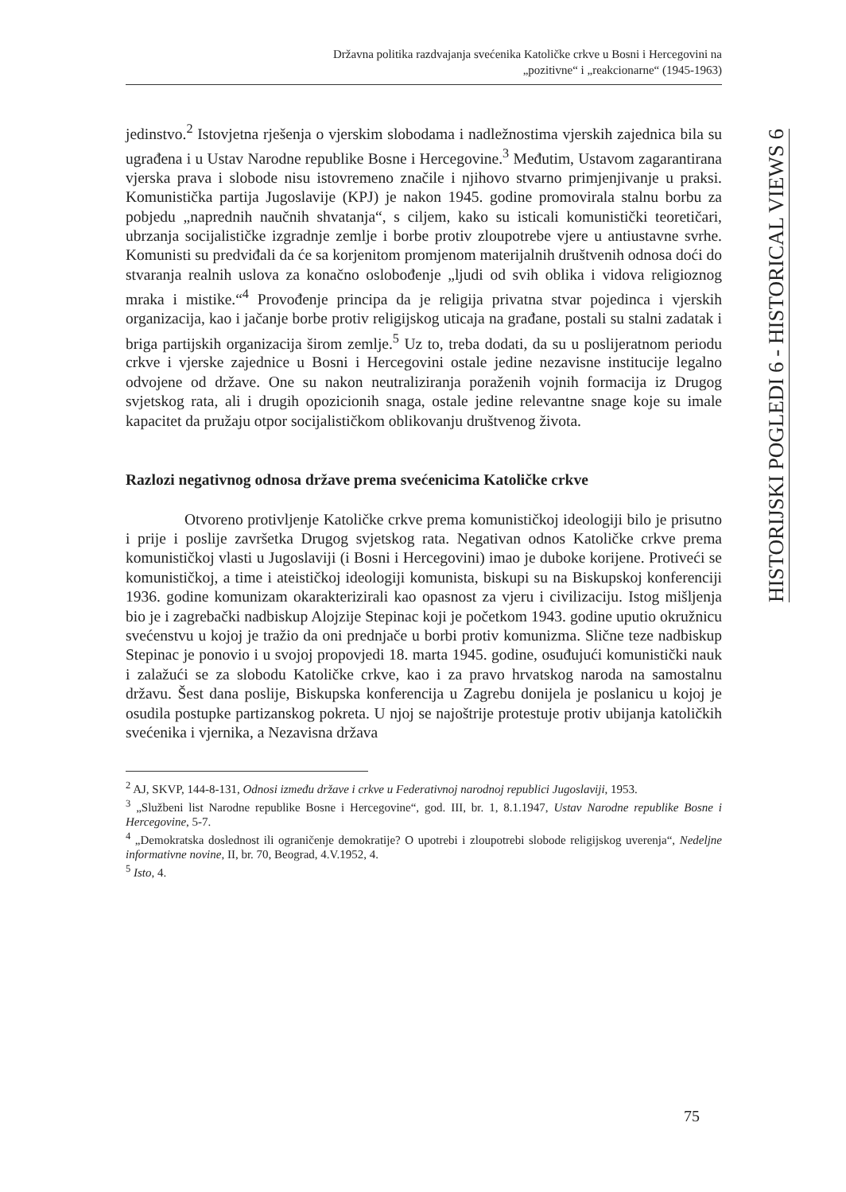Državna politika razdvajanja svećenika Katoličke crkve u Bosni i Hercegovini na
„pozitivne“ i „reakcionarne“ (1945-1963)
HISTORIJSKI POGLEDI 6 - HISTORICAL VIEWS 6
jedinstvo.<sup>2</sup> Istovjetna rješenja o vjerskim slobodama i nadležnostima vjerskih zajednica bila su ugrađena i u Ustav Narodne republike Bosne i Hercegovine.<sup>3</sup> Međutim, Ustavom zagarantirana vjerska prava i slobode nisu istovremeno značile i njihovo stvarno primjenjivanje u praksi. Komunistička partija Jugoslavije (KPJ) je nakon 1945. godine promovirala stalnu borbu za pobjedu „naprednih naučnih shvatanja“, s ciljem, kako su isticali komunistički teoretičari, ubrzanja socijalističke izgradnje zemlje i borbe protiv zloupotrebe vjere u antiustavne svrhe. Komunisti su predviđali da će sa korjenitom promjenom materijalnih društvenih odnosa doći do stvaranja realnih uslova za konačno oslobođenje „ljudi od svih oblika i vidova religioznog mraka i mistike.“<sup>4</sup> Provođenje principa da je religija privatna stvar pojedinca i vjerskih organizacija, kao i jačanje borbe protiv religijskog uticaja na građane, postali su stalni zadatak i briga partijskih organizacija širom zemlje.<sup>5</sup> Uz to, treba dodati, da su u poslijeratnom periodu crkve i vjerske zajednice u Bosni i Hercegovini ostale jedine nezavisne institucije legalno odvojene od države. One su nakon neutraliziranja poraženih vojnih formacija iz Drugog svjetskog rata, ali i drugih opozicionih snaga, ostale jedine relevantne snage koje su imale kapacitet da pružaju otpor socijalističkom oblikovanju društvenog života.
Razlozi negativnog odnosa države prema svećenicima Katoličke crkve
Otvoreno protivljenje Katoličke crkve prema komunističkoj ideologiji bilo je prisutno i prije i poslije završetka Drugog svjetskog rata. Negativan odnos Katoličke crkve prema komunističkoj vlasti u Jugoslaviji (i Bosni i Hercegovini) imao je duboke korijene. Protiveći se komunističkoj, a time i ateističkoj ideologiji komunista, biskupi su na Biskupskoj konferenciji 1936. godine komunizam okarakterizirali kao opasnost za vjeru i civilizaciju. Istog mišljenja bio je i zagrebački nadbiskup Alojzije Stepinac koji je početkom 1943. godine uputio okružnicu svećenstvu u kojoj je tražio da oni prednjače u borbi protiv komunizma. Slične teze nadbiskup Stepinac je ponovio i u svojoj propovjedi 18. marta 1945. godine, osuđujući komunistički nauk i zalažući se za slobodu Katoličke crkve, kao i za pravo hrvatskog naroda na samostalnu državu. Šest dana poslije, Biskupska konferencija u Zagrebu donijela je poslanicu u kojoj je osudila postupke partizanskog pokreta. U njoj se najoštrije protestuje protiv ubijanja katoličkih svećenika i vjernika, a Nezavisna država
<sup>2</sup> AJ, SKVP, 144-8-131, Odnosi između države i crkve u Federativnoj narodnoj republici Jugoslaviji, 1953.
<sup>3</sup> „Službeni list Narodne republike Bosne i Hercegovine“, god. III, br. 1, 8.1.1947, Ustav Narodne republike Bosne i Hercegovine, 5-7.
<sup>4</sup> „Demokratska doslednost ili ograničenje demokratije? O upotrebi i zloupotrebi slobode religijskog uverenja“, Nedeljne informativne novine, II, br. 70, Beograd, 4.V.1952, 4.
<sup>5</sup> Isto, 4.
75